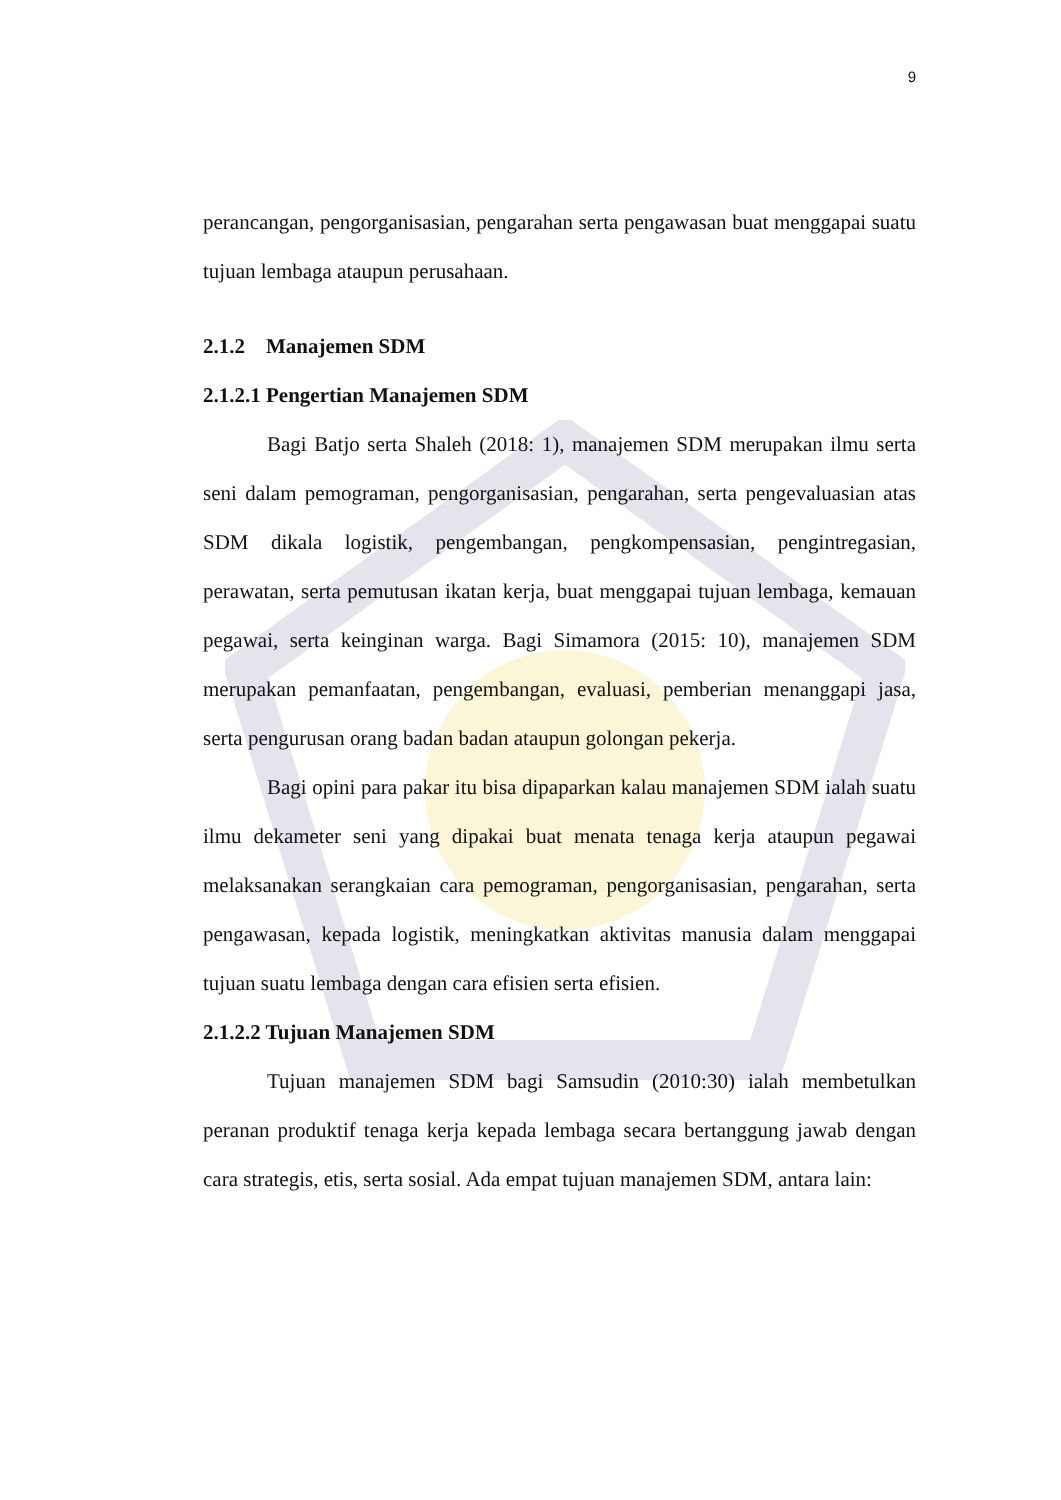9
perancangan, pengorganisasian, pengarahan serta pengawasan buat menggapai suatu tujuan lembaga ataupun perusahaan.
2.1.2 Manajemen SDM
2.1.2.1 Pengertian Manajemen SDM
Bagi Batjo serta Shaleh (2018: 1), manajemen SDM merupakan ilmu serta seni dalam pemograman, pengorganisasian, pengarahan, serta pengevaluasian atas SDM dikala logistik, pengembangan, pengkompensasian, pengintregasian, perawatan, serta pemutusan ikatan kerja, buat menggapai tujuan lembaga, kemauan pegawai, serta keinginan warga. Bagi Simamora (2015: 10), manajemen SDM merupakan pemanfaatan, pengembangan, evaluasi, pemberian menanggapi jasa, serta pengurusan orang badan badan ataupun golongan pekerja.
Bagi opini para pakar itu bisa dipaparkan kalau manajemen SDM ialah suatu ilmu dekameter seni yang dipakai buat menata tenaga kerja ataupun pegawai melaksanakan serangkaian cara pemograman, pengorganisasian, pengarahan, serta pengawasan, kepada logistik, meningkatkan aktivitas manusia dalam menggapai tujuan suatu lembaga dengan cara efisien serta efisien.
2.1.2.2 Tujuan Manajemen SDM
Tujuan manajemen SDM bagi Samsudin (2010:30) ialah membetulkan peranan produktif tenaga kerja kepada lembaga secara bertanggung jawab dengan cara strategis, etis, serta sosial. Ada empat tujuan manajemen SDM, antara lain: